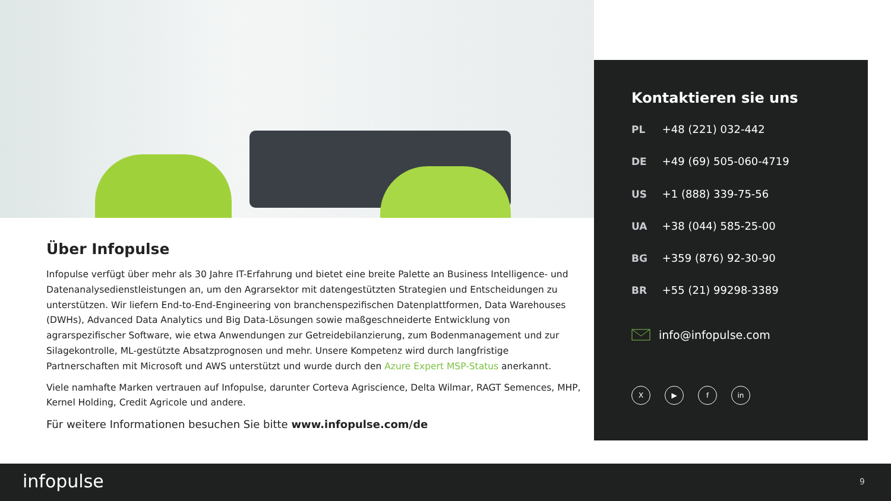Über Infopulse
Infopulse verfügt über mehr als 30 Jahre IT-Erfahrung und bietet eine breite Palette an Business Intelligence- und Datenanalysedienstleistungen an, um den Agrarsektor mit datengestützten Strategien und Entscheidungen zu unterstützen. Wir liefern End-to-End-Engineering von branchenspezifischen Datenplattformen, Data Warehouses (DWHs), Advanced Data Analytics und Big Data-Lösungen sowie maßgeschneiderte Entwicklung von agrarspezifischer Software, wie etwa Anwendungen zur Getreidebilanzierung, zum Bodenmanagement und zur Silagekontrolle, ML-gestützte Absatzprognosen und mehr. Unsere Kompetenz wird durch langfristige Partnerschaften mit Microsoft und AWS unterstützt und wurde durch den Azure Expert MSP-Status anerkannt.
Viele namhafte Marken vertrauen auf Infopulse, darunter Corteva Agriscience, Delta Wilmar, RAGT Semences, MHP, Kernel Holding, Credit Agricole und andere.
Für weitere Informationen besuchen Sie bitte www.infopulse.com/de
Kontaktieren sie uns
PL +48 (221) 032-442
DE +49 (69) 505-060-4719
US +1 (888) 339-75-56
UA +38 (044) 585-25-00
BG +359 (876) 92-30-90
BR +55 (21) 99298-3389
info@infopulse.com
X ▶ f in
infopulse 9